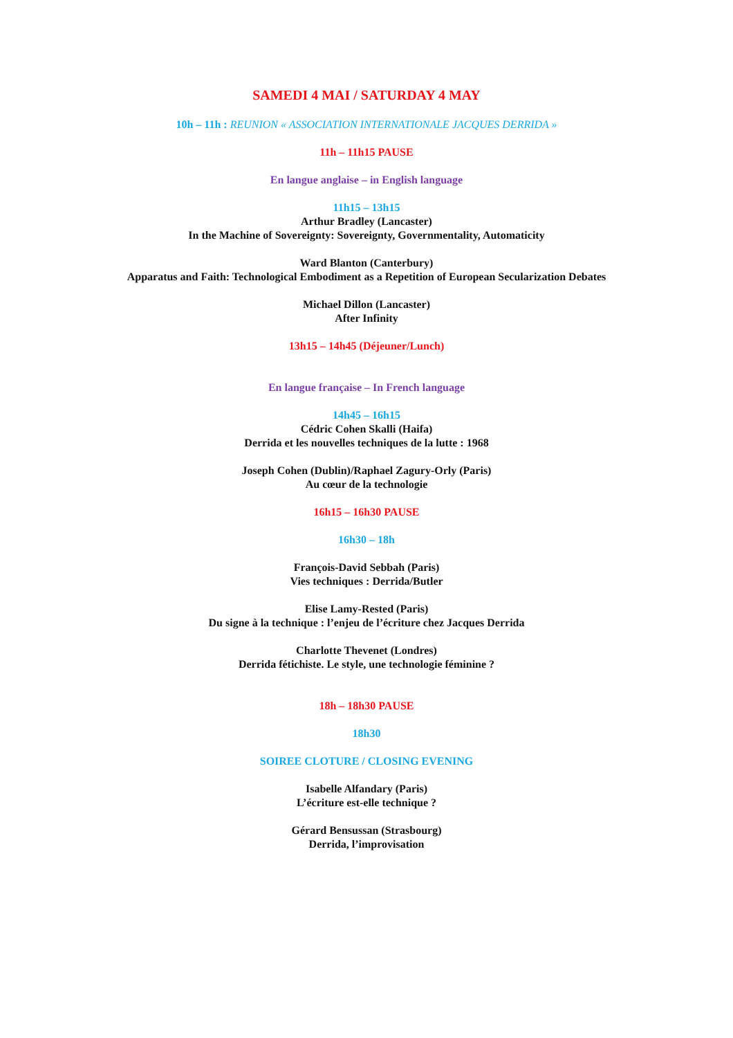SAMEDI 4 MAI / SATURDAY 4 MAY
10h – 11h : REUNION « ASSOCIATION INTERNATIONALE JACQUES DERRIDA »
11h – 11h15 PAUSE
En langue anglaise – in English language
11h15 – 13h15
Arthur Bradley (Lancaster)
In the Machine of Sovereignty: Sovereignty, Governmentality, Automaticity
Ward Blanton (Canterbury)
Apparatus and Faith: Technological Embodiment as a Repetition of European Secularization Debates
Michael Dillon (Lancaster)
After Infinity
13h15 – 14h45 (Déjeuner/Lunch)
En langue française – In French language
14h45 – 16h15
Cédric Cohen Skalli (Haifa)
Derrida et les nouvelles techniques de la lutte : 1968
Joseph Cohen (Dublin)/Raphael Zagury-Orly (Paris)
Au cœur de la technologie
16h15 – 16h30 PAUSE
16h30 – 18h
François-David Sebbah (Paris)
Vies techniques : Derrida/Butler
Elise Lamy-Rested (Paris)
Du signe à la technique : l’enjeu de l’écriture chez Jacques Derrida
Charlotte Thevenet (Londres)
Derrida fétichiste. Le style, une technologie féminine ?
18h – 18h30 PAUSE
18h30
SOIREE CLOTURE / CLOSING EVENING
Isabelle Alfandary (Paris)
L’écriture est-elle technique ?
Gérard Bensussan (Strasbourg)
Derrida, l’improvisation